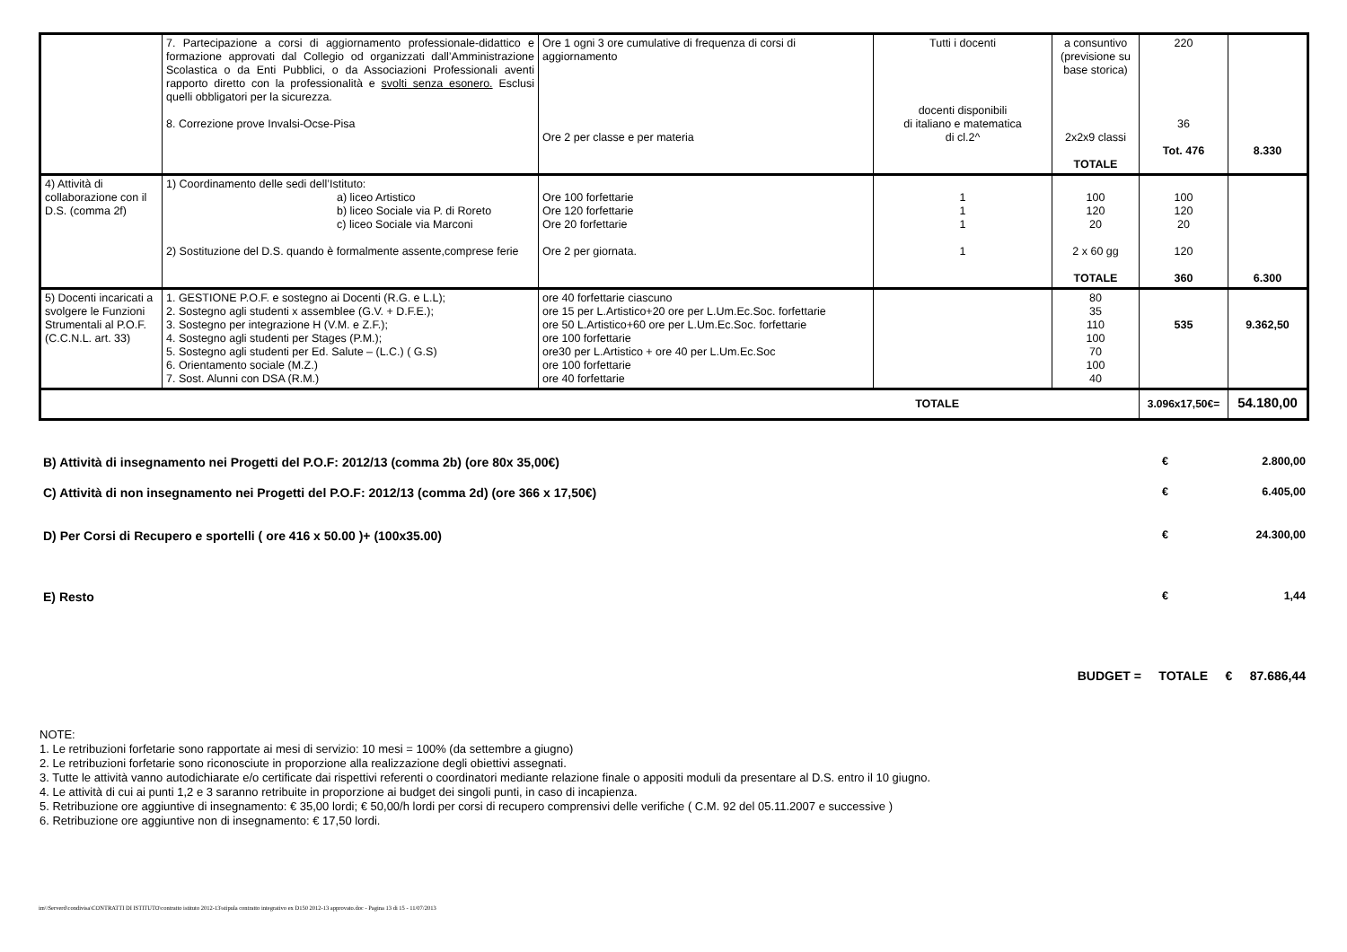| | 7. Partecipazione a corsi di aggiornamento professionale-didattico e formazione approvati dal Collegio od organizzati dall’Amministrazione Scolastica o da Enti Pubblici, o da Associazioni Professionali aventi rapporto diretto con la professionalità e svolti senza esonero. Esclusi quelli obbligatori per la sicurezza. 8. Correzione prove Invalsi-Ocse-Pisa | Ore 1 ogni 3 ore cumulative di frequenza di corsi di aggiornamento Ore 2 per classe e per materia | Tutti i docenti docenti disponibili di italiano e matematica di cl.2^ | a consuntivo (previsione su base storica) 2x2x9 classi TOTALE | 220 36 Tot. 476 | 8.330 |
| 4) Attività di collaborazione con il D.S. (comma 2f) | 1) Coordinamento delle sedi dell’Istituto: a) liceo Artistico b) liceo Sociale via P. di Roreto c) liceo Sociale via Marconi 2) Sostituzione del D.S. quando è formalmente assente,comprese ferie | Ore 100 forfettarie Ore 120 forfettarie Ore 20 forfettarie Ore 2 per giornata. | 1 1 1 1 | 100 120 20 2 x 60 gg TOTALE | 100 120 20 120 360 | 6.300 |
| 5) Docenti incaricati a svolgere le Funzioni Strumentali al P.O.F. (C.C.N.L. art. 33) | 1. GESTIONE P.O.F. e sostegno ai Docenti (R.G. e L.L); 2. Sostegno agli studenti x assemblee (G.V. + D.F.E.); 3. Sostegno per integrazione H (V.M. e Z.F.); 4. Sostegno agli studenti per Stages (P.M.); 5. Sostegno agli studenti per Ed. Salute – (L.C.) ( G.S) 6. Orientamento sociale (M.Z.) 7. Sost. Alunni con DSA (R.M.) | ore 40 forfettarie ciascuno ore 15 per L.Artistico+20 ore per L.Um.Ec.Soc. forfettarie ore 50 L.Artistico+60 ore per L.Um.Ec.Soc. forfettarie ore 100 forfettarie ore30 per L.Artistico + ore 40 per L.Um.Ec.Soc ore 100 forfettarie ore 40 forfettarie | | 80 35 110 100 70 100 40 | 535 | 9.362,50 |
| TOTALE | | | | | 3.096x17,50€= | 54.180,00 |
B) Attività di insegnamento nei Progetti del P.O.F: 2012/13 (comma 2b) (ore 80x 35,00€) € 2.800,00
C) Attività di non insegnamento nei Progetti del P.O.F: 2012/13 (comma 2d) (ore 366 x 17,50€) € 6.405,00
D) Per Corsi di Recupero e sportelli ( ore 416 x 50.00 )+ (100x35.00) € 24.300,00
E) Resto € 1,44
BUDGET = TOTALE € 87.686,44
NOTE:
1. Le retribuzioni forfetarie sono rapportate ai mesi di servizio: 10 mesi = 100% (da settembre a giugno)
2. Le retribuzioni forfetarie sono riconosciute in proporzione alla realizzazione degli obiettivi assegnati.
3. Tutte le attività vanno autodichiarate e/o certificate dai rispettivi referenti o coordinatori mediante relazione finale o appositi moduli da presentare al D.S. entro il 10 giugno.
4. Le attività di cui ai punti 1,2 e 3 saranno retribuite in proporzione ai budget dei singoli punti, in caso di incapienza.
5. Retribuzione ore aggiuntive di insegnamento: € 35,00 lordi; € 50,00/h lordi per corsi di recupero comprensivi delle verifiche ( C.M. 92 del 05.11.2007 e successive )
6. Retribuzione ore aggiuntive non di insegnamento: € 17,50 lordi.
im\\Serverd\condivisa\CONTRATTI DI ISTITUTO\contratto istituto 2012-13\stipula contratto integrativo ex D150 2012-13 approvato.doc - Pagina 13 di 15 - 11/07/2013